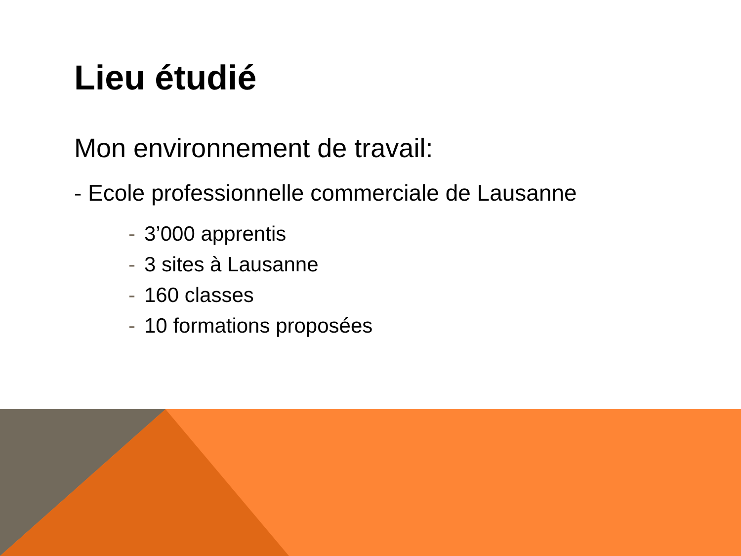Lieu étudié
Mon environnement de travail:
- Ecole professionnelle commerciale de Lausanne
- 3’000 apprentis
- 3 sites à Lausanne
- 160 classes
- 10 formations proposées